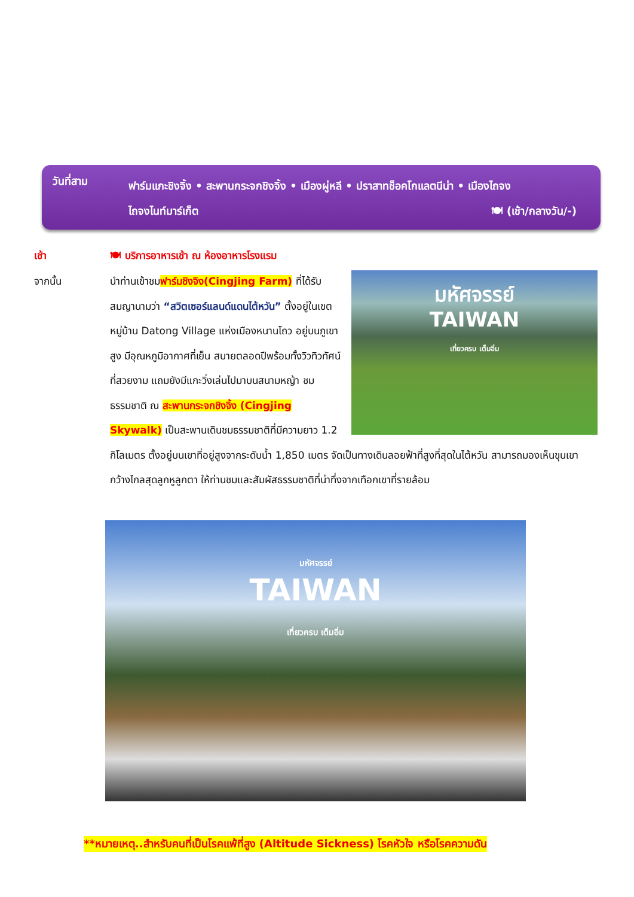วันที่สาม
ฟาร์มแกะชิงจิ้ง • สะพานกระจกชิงจิ้ง • เมืองผู่หลี • ปราสาทช็อคโกแลตนีน่า • เมืองไถจง
ไถจงไนท์มาร์เก็ต 🍽 (เช้า/กลางวัน/-)
เช้า
🍽 บริการอาหารเช้า ณ ห้องอาหารโรงแรม
จากนั้น
มหัศจรรย์
TAIWAN
เที่ยวครบ เต็มอิ่ม
นำท่านเข้าชมฟาร์มชิงจิง(Cingjing Farm) ที่ได้รับสมญานามว่า “สวิตเซอร์แลนด์แดนไต้หวัน” ตั้งอยู่ในเขต หมู่บ้าน Datong Village แห่งเมืองหนานโถว อยู่บนภูเขาสูง มีอุณหภูมิอากาศที่เย็น สบายตลอดปีพร้อมทั้งวิวทิวทัศน์ที่สวยงาม แถมยังมีแกะวิ่งเล่นไปมาบนสนามหญ้า ชมธรรมชาติ ณ สะพานกระจกชิงจิ้ง (Cingjing Skywalk) เป็นสะพานเดินชมธรรมชาติที่มีความยาว 1.2 กิโลเมตร ตั้งอยู่บนเขาที่อยู่สูงจากระดับน้ำ 1,850 เมตร จัดเป็นทางเดินลอยฟ้าที่สูงที่สุดในไต้หวัน สามารถมองเห็นขุนเขากว้างไกลสุดลูกหูลูกตา ให้ท่านชมและสัมผัสธรรมชาติที่น่าทึ่งจากเทือกเขาที่รายล้อม
มหัศจรรย์
TAIWAN
เที่ยวครบ เต็มอิ่ม
**หมายเหตุ..สำหรับคนที่เป็นโรคแพ้ที่สูง (Altitude Sickness) โรคหัวใจ หรือโรคความดัน